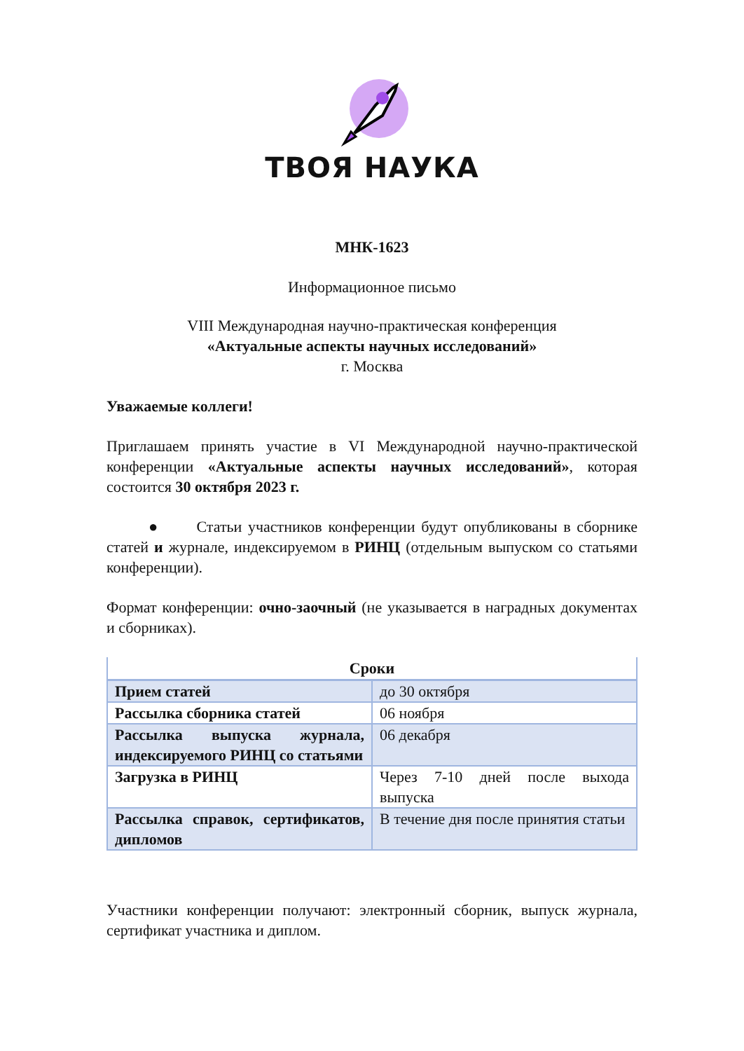ТВОЯ НАУКА
МНК-1623
Информационное письмо
VIII Международная научно-практическая конференция
«Актуальные аспекты научных исследований»
г. Москва
Уважаемые коллеги!
Приглашаем принять участие в VI Международной научно-практической конференции «Актуальные аспекты научных исследований», которая состоится 30 октября 2023 г.
● Статьи участников конференции будут опубликованы в сборнике статей и журнале, индексируемом в РИНЦ (отдельным выпуском со статьями конференции).
Формат конференции: очно-заочный (не указывается в наградных документах и сборниках).
| Сроки | |
| --- | --- |
| Прием статей | до 30 октября |
| Рассылка сборника статей | 06 ноября |
| Рассылка выпуска журнала, индексируемого РИНЦ со статьями | 06 декабря |
| Загрузка в РИНЦ | Через 7-10 дней после выхода выпуска |
| Рассылка справок, сертификатов, дипломов | В течение дня после принятия статьи |
Участники конференции получают: электронный сборник, выпуск журнала, сертификат участника и диплом.